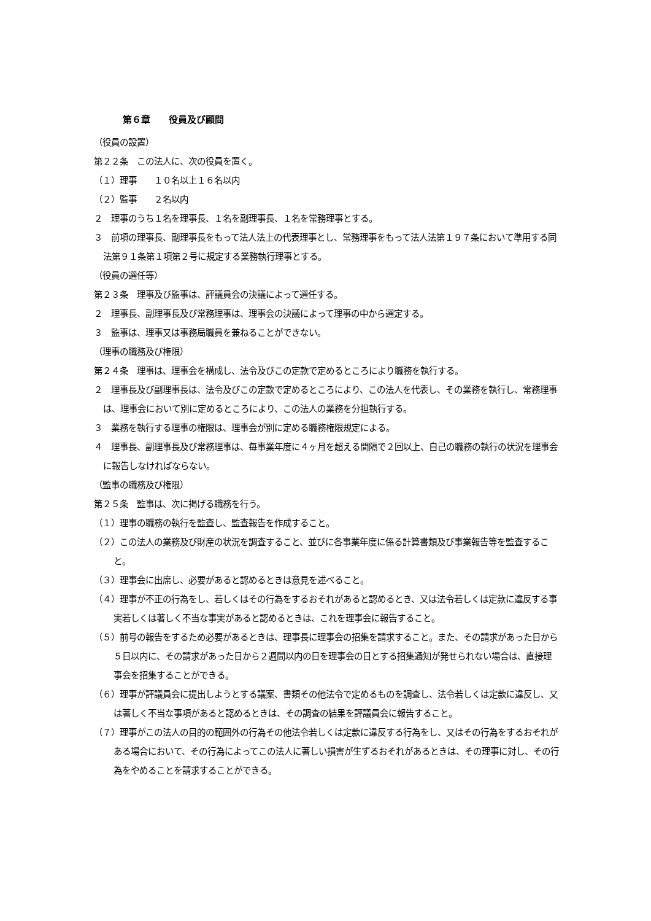第６章　　役員及び顧問
（役員の設置）
第２２条　この法人に、次の役員を置く。
（１）理事　　１０名以上１６名以内
（２）監事　　２名以内
２　理事のうち１名を理事長、１名を副理事長、１名を常務理事とする。
３　前項の理事長、副理事長をもって法人法上の代表理事とし、常務理事をもって法人法第１９７条において準用する同法第９１条第１項第２号に規定する業務執行理事とする。
（役員の選任等）
第２３条　理事及び監事は、評議員会の決議によって選任する。
２　理事長、副理事長及び常務理事は、理事会の決議によって理事の中から選定する。
３　監事は、理事又は事務局職員を兼ねることができない。
（理事の職務及び権限）
第２４条　理事は、理事会を構成し、法令及びこの定款で定めるところにより職務を執行する。
２　理事長及び副理事長は、法令及びこの定款で定めるところにより、この法人を代表し、その業務を執行し、常務理事は、理事会において別に定めるところにより、この法人の業務を分担執行する。
３　業務を執行する理事の権限は、理事会が別に定める職務権限規定による。
４　理事長、副理事長及び常務理事は、毎事業年度に４ヶ月を超える間隔で２回以上、自己の職務の執行の状況を理事会に報告しなければならない。
（監事の職務及び権限）
第２５条　監事は、次に掲げる職務を行う。
（１）理事の職務の執行を監査し、監査報告を作成すること。
（２）この法人の業務及び財産の状況を調査すること、並びに各事業年度に係る計算書類及び事業報告等を監査すること。
（３）理事会に出席し、必要があると認めるときは意見を述べること。
（４）理事が不正の行為をし、若しくはその行為をするおそれがあると認めるとき、又は法令若しくは定款に違反する事実若しくは著しく不当な事実があると認めるときは、これを理事会に報告すること。
（５）前号の報告をするため必要があるときは、理事長に理事会の招集を請求すること。また、その請求があった日から５日以内に、その請求があった日から２週間以内の日を理事会の日とする招集通知が発せられない場合は、直接理事会を招集することができる。
（６）理事が評議員会に提出しようとする議案、書類その他法令で定めるものを調査し、法令若しくは定款に違反し、又は著しく不当な事項があると認めるときは、その調査の結果を評議員会に報告すること。
（７）理事がこの法人の目的の範囲外の行為その他法令若しくは定款に違反する行為をし、又はその行為をするおそれがある場合において、その行為によってこの法人に著しい損害が生ずるおそれがあるときは、その理事に対し、その行為をやめることを請求することができる。